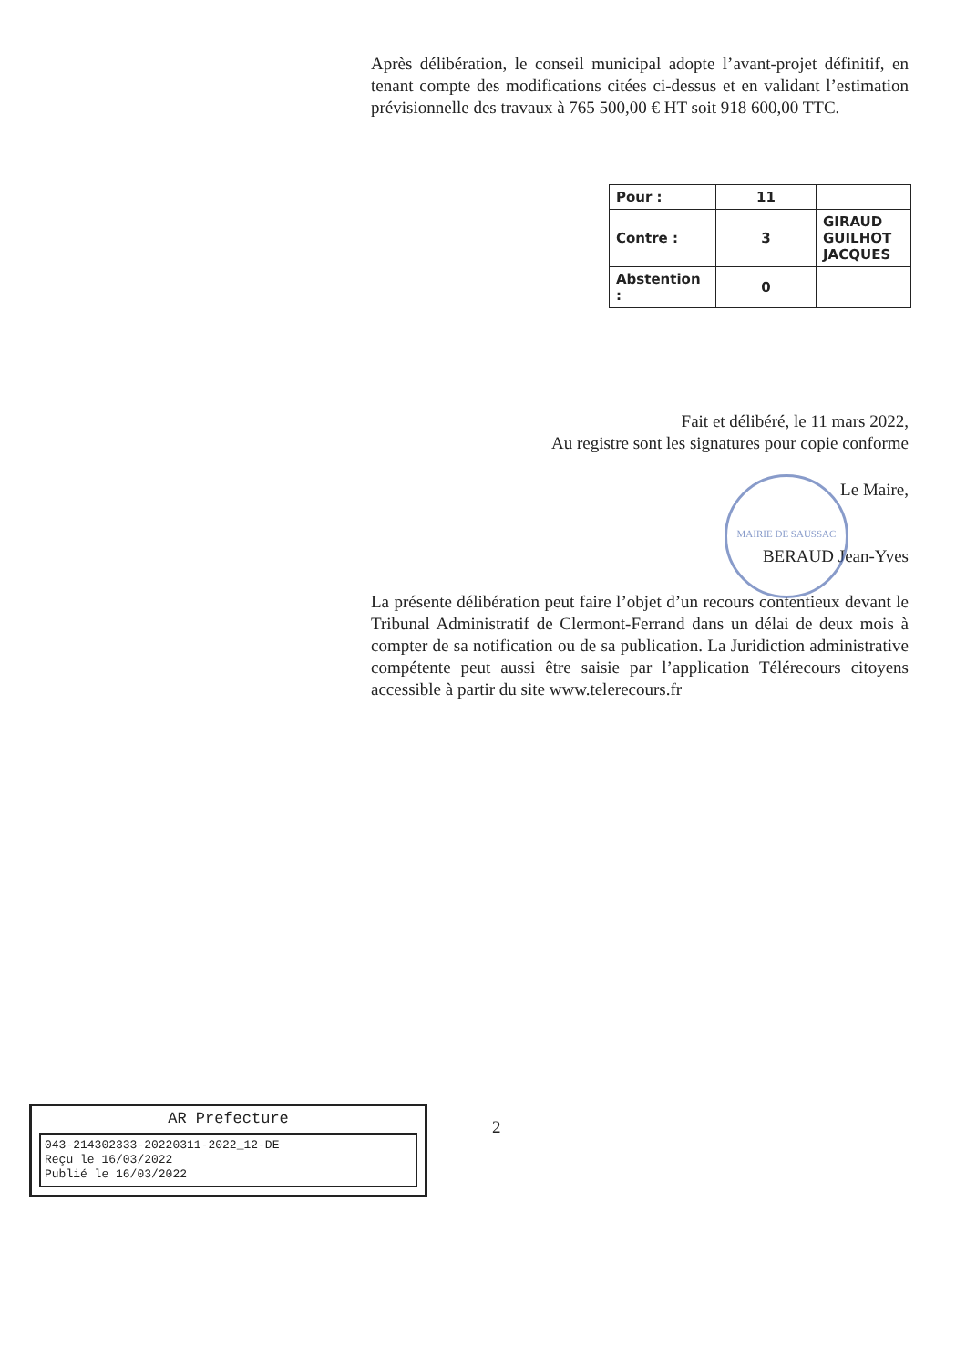Après délibération, le conseil municipal adopte l’avant-projet définitif, en tenant compte des modifications citées ci-dessus et en validant l’estimation prévisionnelle des travaux à 765 500,00 € HT soit 918 600,00 TTC.
| Pour : | 11 | |
| Contre : | 3 | GIRAUD GUILHOT JACQUES |
| Abstention : | 0 | |
Fait et délibéré, le 11 mars 2022,
Au registre sont les signatures pour copie conforme
Le Maire,
BERAUD Jean-Yves
MAIRIE DE SAUSSAC
La présente délibération peut faire l’objet d’un recours contentieux devant le Tribunal Administratif de Clermont-Ferrand dans un délai de deux mois à compter de sa notification ou de sa publication. La Juridiction administrative compétente peut aussi être saisie par l’application Télérecours citoyens accessible à partir du site www.telerecours.fr
2
AR Prefecture
043-214302333-20220311-2022_12-DE
Reçu le 16/03/2022
Publié le 16/03/2022